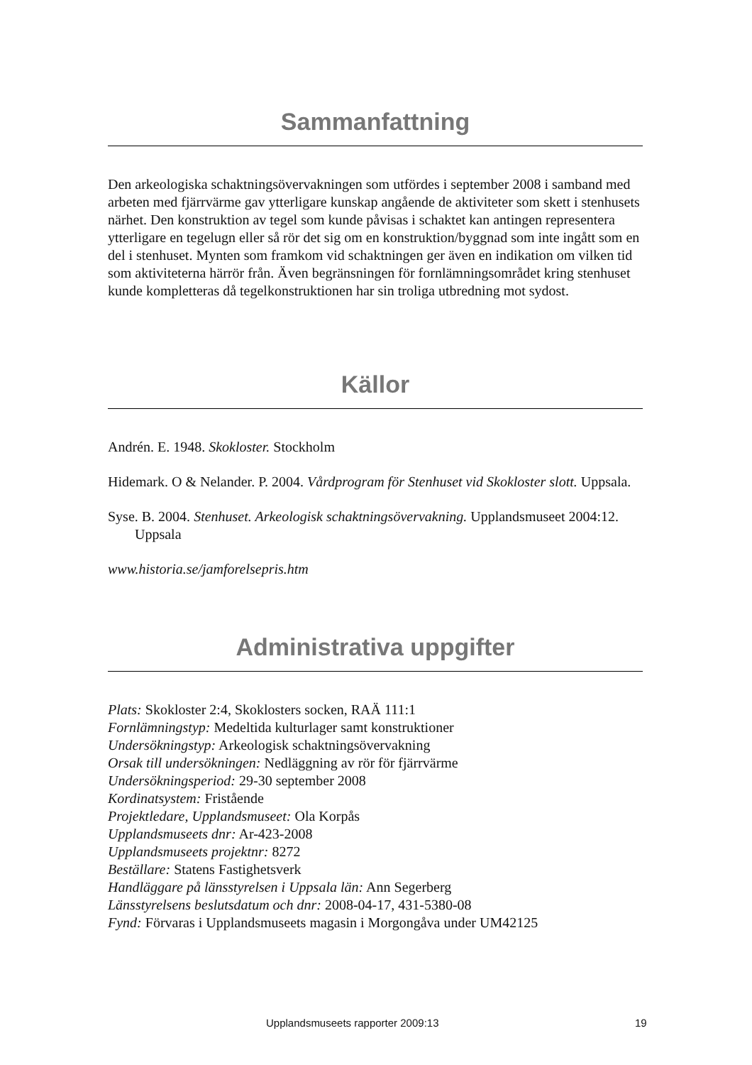Sammanfattning
Den arkeologiska schaktningsövervakningen som utfördes i september 2008 i samband med arbeten med fjärrvärme gav ytterligare kunskap angående de aktiviteter som skett i stenhusets närhet. Den konstruktion av tegel som kunde påvisas i schaktet kan antingen representera ytterligare en tegelugn eller så rör det sig om en konstruktion/byggnad som inte ingått som en del i stenhuset. Mynten som framkom vid schaktningen ger även en indikation om vilken tid som aktiviteterna härrör från. Även begränsningen för fornlämningsområdet kring stenhuset kunde kompletteras då tegelkonstruktionen har sin troliga utbredning mot sydost.
Källor
Andrén. E. 1948. Skokloster. Stockholm
Hidemark. O & Nelander. P. 2004. Vårdprogram för Stenhuset vid Skokloster slott. Uppsala.
Syse. B. 2004. Stenhuset. Arkeologisk schaktningsövervakning. Upplandsmuseet 2004:12. Uppsala
www.historia.se/jamforelsepris.htm
Administrativa uppgifter
Plats: Skokloster 2:4, Skoklosters socken, RAÄ 111:1
Fornlämningstyp: Medeltida kulturlager samt konstruktioner
Undersökningstyp: Arkeologisk schaktningsövervakning
Orsak till undersökningen: Nedläggning av rör för fjärrvärme
Undersökningsperiod: 29-30 september 2008
Kordinatsystem: Fristående
Projektledare, Upplandsmuseet: Ola Korpås
Upplandsmuseets dnr: Ar-423-2008
Upplandsmuseets projektnr: 8272
Beställare: Statens Fastighetsverk
Handläggare på länsstyrelsen i Uppsala län: Ann Segerberg
Länsstyrelsens beslutsdatum och dnr: 2008-04-17, 431-5380-08
Fynd: Förvaras i Upplandsmuseets magasin i Morgongåva under UM42125
Upplandsmuseets rapporter 2009:13 19